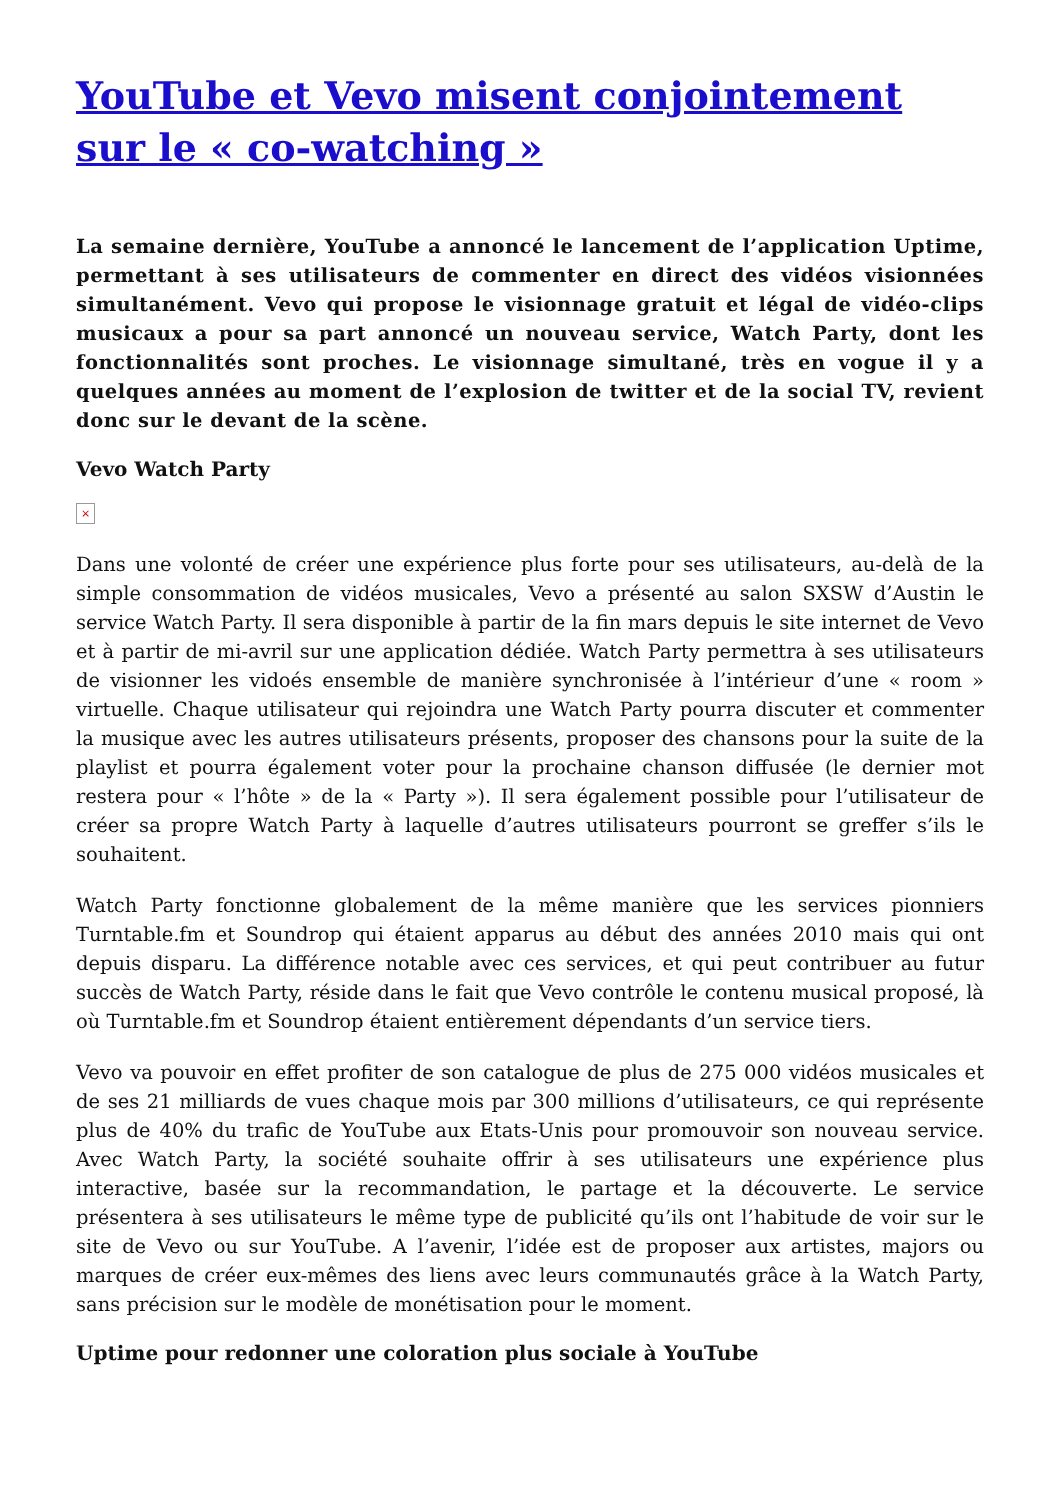YouTube et Vevo misent conjointement sur le « co-watching »
La semaine dernière, YouTube a annoncé le lancement de l’application Uptime, permettant à ses utilisateurs de commenter en direct des vidéos visionnées simultanément. Vevo qui propose le visionnage gratuit et légal de vidéo-clips musicaux a pour sa part annoncé un nouveau service, Watch Party, dont les fonctionnalités sont proches. Le visionnage simultané, très en vogue il y a quelques années au moment de l’explosion de twitter et de la social TV, revient donc sur le devant de la scène.
Vevo Watch Party
×
Dans une volonté de créer une expérience plus forte pour ses utilisateurs, au-delà de la simple consommation de vidéos musicales, Vevo a présenté au salon SXSW d’Austin le service Watch Party. Il sera disponible à partir de la fin mars depuis le site internet de Vevo et à partir de mi-avril sur une application dédiée. Watch Party permettra à ses utilisateurs de visionner les vidoés ensemble de manière synchronisée à l’intérieur d’une « room » virtuelle. Chaque utilisateur qui rejoindra une Watch Party pourra discuter et commenter la musique avec les autres utilisateurs présents, proposer des chansons pour la suite de la playlist et pourra également voter pour la prochaine chanson diffusée (le dernier mot restera pour « l’hôte » de la « Party »). Il sera également possible pour l’utilisateur de créer sa propre Watch Party à laquelle d’autres utilisateurs pourront se greffer s’ils le souhaitent.
Watch Party fonctionne globalement de la même manière que les services pionniers Turntable.fm et Soundrop qui étaient apparus au début des années 2010 mais qui ont depuis disparu. La différence notable avec ces services, et qui peut contribuer au futur succès de Watch Party, réside dans le fait que Vevo contrôle le contenu musical proposé, là où Turntable.fm et Soundrop étaient entièrement dépendants d’un service tiers.
Vevo va pouvoir en effet profiter de son catalogue de plus de 275 000 vidéos musicales et de ses 21 milliards de vues chaque mois par 300 millions d’utilisateurs, ce qui représente plus de 40% du trafic de YouTube aux Etats-Unis pour promouvoir son nouveau service. Avec Watch Party, la société souhaite offrir à ses utilisateurs une expérience plus interactive, basée sur la recommandation, le partage et la découverte. Le service présentera à ses utilisateurs le même type de publicité qu’ils ont l’habitude de voir sur le site de Vevo ou sur YouTube. A l’avenir, l’idée est de proposer aux artistes, majors ou marques de créer eux-mêmes des liens avec leurs communautés grâce à la Watch Party, sans précision sur le modèle de monétisation pour le moment.
Uptime pour redonner une coloration plus sociale à YouTube